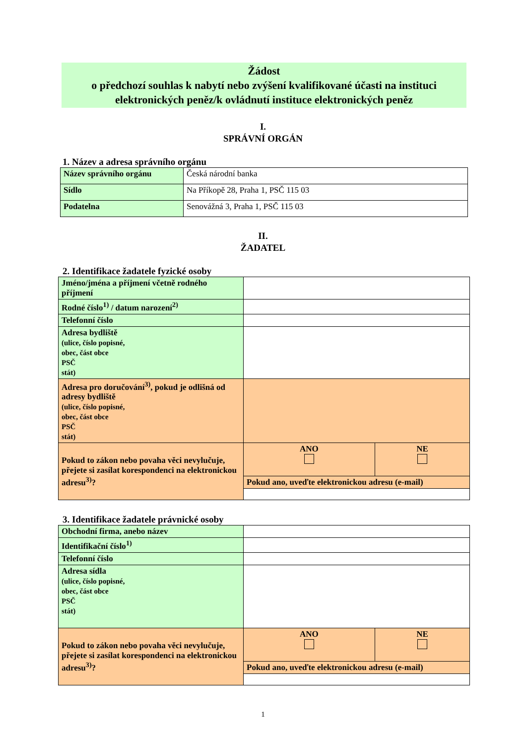Žádost
o předchozí souhlas k nabytí nebo zvýšení kvalifikované účasti na instituci elektronických peněz/k ovládnutí instituce elektronických peněz
I.
SPRÁVNÍ ORGÁN
1. Název a adresa správního orgánu
| Název správního orgánu | Česká národní banka |
| Sídlo | Na Příkopě 28, Praha 1, PSČ 115 03 |
| Podatelna | Senovážná 3, Praha 1, PSČ 115 03 |
II.
ŽADATEL
2. Identifikace žadatele fyzické osoby
| Jméno/jména a příjmení včetně rodného příjmení | | |
| Rodné číslo<sup>1)</sup> / datum narození<sup>2)</sup> | | |
| Telefonní číslo | | |
| Adresa bydliště (ulice, číslo popisné, obec, část obce PSČ stát) | | |
| Adresa pro doručování<sup>3)</sup>, pokud je odlišná od adresy bydliště (ulice, číslo popisné, obec, část obce PSČ stát) | | |
| Pokud to zákon nebo povaha věci nevylučuje, přejete si zasílat korespondenci na elektronickou adresu<sup>3)</sup>? | ANO | NE |
| | Pokud ano, uveďte elektronickou adresu (e-mail) | |
3. Identifikace žadatele právnické osoby
| Obchodní firma, anebo název | | |
| Identifikační číslo<sup>1)</sup> | | |
| Telefonní číslo | | |
| Adresa sídla (ulice, číslo popisné, obec, část obce PSČ stát) | | |
| Pokud to zákon nebo povaha věci nevylučuje, přejete si zasílat korespondenci na elektronickou adresu<sup>3)</sup>? | ANO | NE |
| | Pokud ano, uveďte elektronickou adresu (e-mail) | |
1